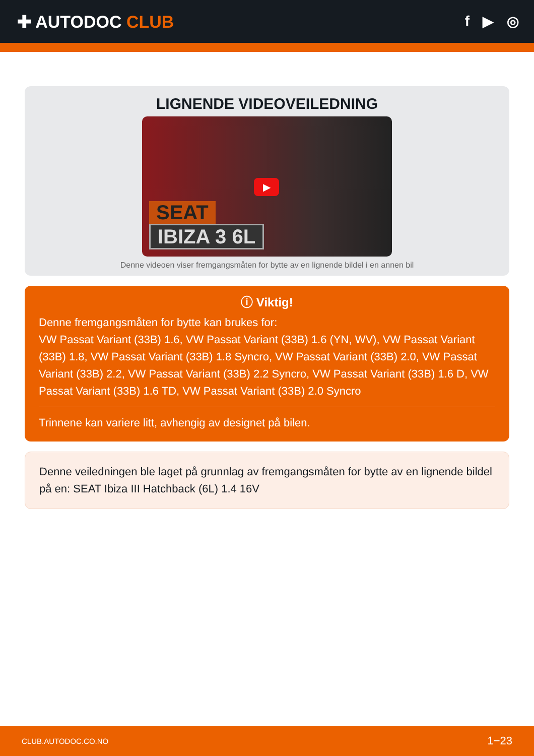✚ AUTODOC CLUB
f ▶ ◎
LIGNENDE VIDEOVEILEDNING
SEAT
IBIZA 3 6L
▶
Denne videoen viser fremgangsmåten for bytte av en lignende bildel i en annen bil
ⓘ Viktig!
Denne fremgangsmåten for bytte kan brukes for:
VW Passat Variant (33B) 1.6, VW Passat Variant (33B) 1.6 (YN, WV), VW Passat Variant (33B) 1.8, VW Passat Variant (33B) 1.8 Syncro, VW Passat Variant (33B) 2.0, VW Passat Variant (33B) 2.2, VW Passat Variant (33B) 2.2 Syncro, VW Passat Variant (33B) 1.6 D, VW Passat Variant (33B) 1.6 TD, VW Passat Variant (33B) 2.0 Syncro
Trinnene kan variere litt, avhengig av designet på bilen.
Denne veiledningen ble laget på grunnlag av fremgangsmåten for bytte av en lignende bildel på en: SEAT Ibiza III Hatchback (6L) 1.4 16V
CLUB.AUTODOC.CO.NO 1−23